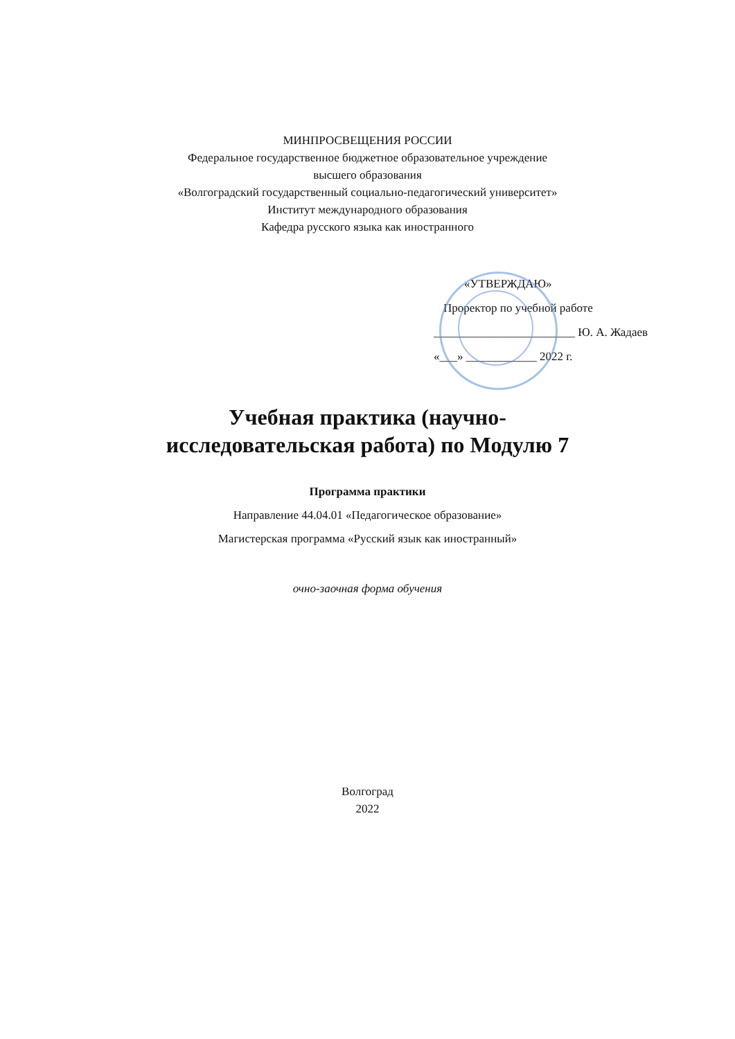МИНПРОСВЕЩЕНИЯ РОССИИ
Федеральное государственное бюджетное образовательное учреждение
высшего образования
«Волгоградский государственный социально-педагогический университет»
Институт международного образования
Кафедра русского языка как иностранного
«УТВЕРЖДАЮ»
Проректор по учебной работе
________________________ Ю. А. Жадаев
«___» ____________ 2022 г.
Учебная практика (научно-
исследовательская работа) по Модулю 7
Программа практики
Направление 44.04.01 «Педагогическое образование»
Магистерская программа «Русский язык как иностранный»
очно-заочная форма обучения
Волгоград
2022